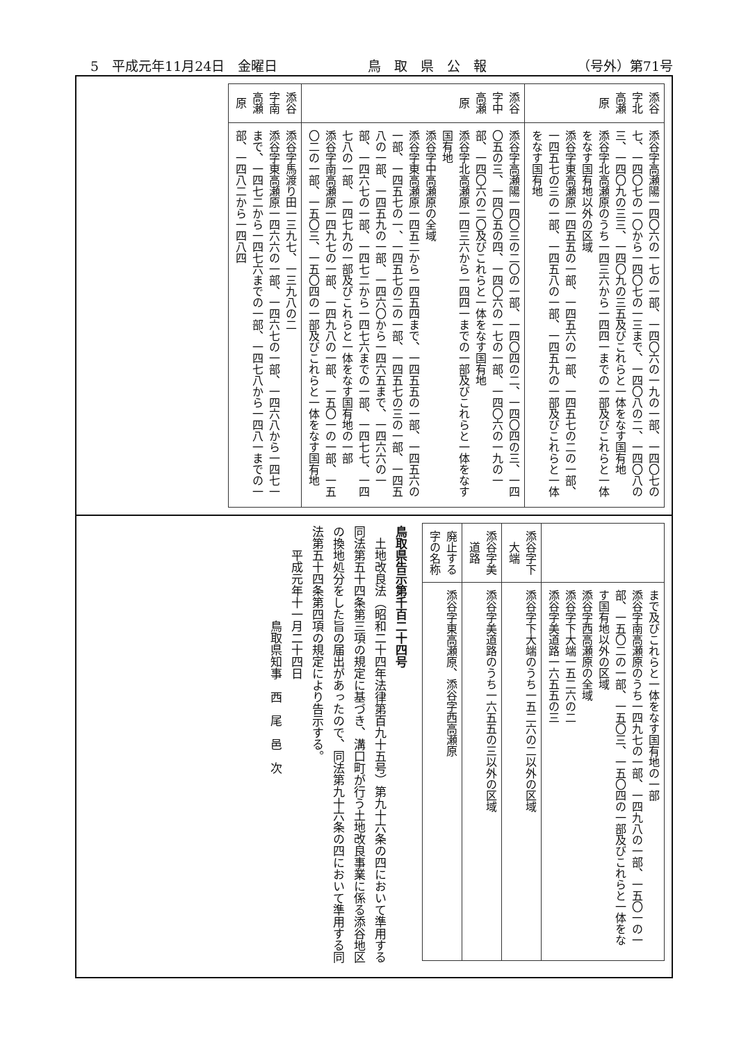5　平成元年11月24日　金曜日 鳥　取　県　公　報 （号外）第71号
| 添谷字北高瀬原 | 添谷字高瀬陽一四〇六の一七の一部、一四〇六の一九の一部、一四〇七の七、一四〇七の一〇から一四〇七の一三まで、一四〇八の二、一四〇八の三、一四〇九の三三、一四〇九の三五及びこれらと一体をなす国有地 添谷字北高瀬原のうち一四三六から一四四一までの一部及びこれらと一体をなす国有地以外の区域 添谷字東高瀬原一四五五の一部、一四五六の一部、一四五七の二の一部、一四五七の三の一部、一四五八の一部、一四五九の一部及びこれらと一体をなす国有地 |
| 添谷字中高瀬原 | 添谷字高瀬陽一四〇三の二〇の一部、一四〇四の二、一四〇四の三、一四〇五の三、一四〇五の四、一四〇六の一七の一部、一四〇六の一九の一部、一四〇六の二〇及びこれらと一体をなす国有地 添谷字北高瀬原一四三六から一四四一までの一部及びこれらと一体をなす国有地 添谷字中高瀬原の全域 添谷字東高瀬原一四五二から一四五四まで、一四五五の一部、一四五六の一部、一四五七の一、一四五七の二の一部、一四五七の三の一部、一四五八の一部、一四五九の一部、一四六〇から一四六五まで、一四六六の一部、一四六七の一部、一四七二から一四七六までの一部、一四七七、一四七八の一部、一四七九の一部及びこれらと一体をなす国有地の一部 添谷字南高瀬原一四九七の一部、一四九八の一部、一五〇一の一部、一五〇二の一部、一五〇三、一五〇四の一部及びこれらと一体をなす国有地 |
| 添谷字南高瀬原 | 添谷字馬渡り田一三九七、一三九八の二 添谷字東高瀬原一四六六の一部、一四六七の一部、一四六八から一四七一まで、一四七二から一四七六までの一部、一四七八から一四八一までの一部、一四八二から一四八四 |
| | まで及びこれらと一体をなす国有地の一部 添谷字南高瀬原のうち一四九七の一部、一四九八の一部、一五〇一の一部、一五〇二の一部、一五〇三、一五〇四の一部及びこれらと一体をなす国有地以外の区域 添谷字西高瀬原の全域 添谷字下大端一五二六の二 添谷字美道路一六五五の三 |
| 添谷字下大端 | 添谷字下大端のうち一五二六の二以外の区域 |
| 添谷字美道路 | 添谷字美道路のうち一六五五の三以外の区域 |
| 廃止する字の名称 | 添谷字東高瀬原、添谷字西高瀬原 |
鳥取県告示第千百二十四号
　土地改良法（昭和二十四年法律第百九十五号）第九十六条の四において準用する同法第五十四条第三項の規定に基づき、溝口町が行う土地改良事業に係る添谷地区の換地処分をした旨の届出があったので、同法第九十六条の四において準用する同法第五十四条第四項の規定により告示する。
　　平成元年十一月二十四日
　　　　　　　　鳥取県知事　西　尾　邑　次